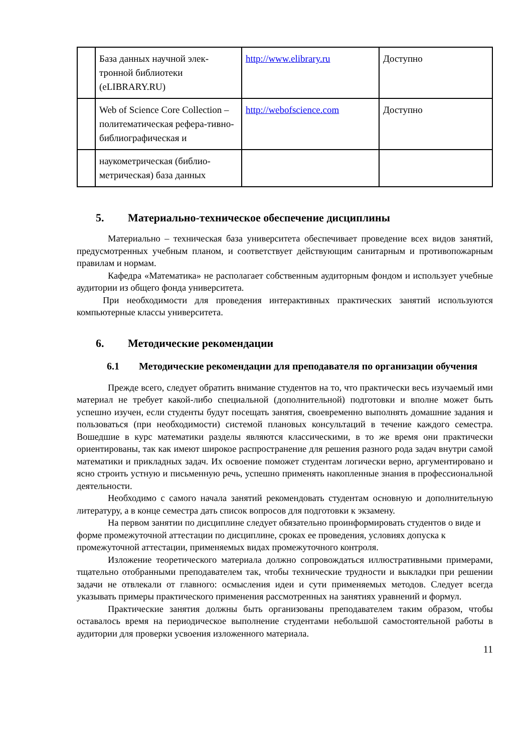| | База данных научной элек-тронной библиотеки (eLIBRARY.RU) | http://www.elibrary.ru | Доступно |
| | Web of Science Core Collection – политематическая рефера-тивно-библиографическая и | http://webofscience.com | Доступно |
| | наукометрическая (библио-метрическая) база данных | | |
5. Материально-техническое обеспечение дисциплины
Материально – техническая база университета обеспечивает проведение всех видов занятий, предусмотренных учебным планом, и соответствует действующим санитарным и противопожарным правилам и нормам.
Кафедра «Математика» не располагает собственным аудиторным фондом и использует учебные аудитории из общего фонда университета.
При необходимости для проведения интерактивных практических занятий используются компьютерные классы университета.
6. Методические рекомендации
6.1 Методические рекомендации для преподавателя по организации обучения
Прежде всего, следует обратить внимание студентов на то, что практически весь изучаемый ими материал не требует какой-либо специальной (дополнительной) подготовки и вполне может быть успешно изучен, если студенты будут посещать занятия, своевременно выполнять домашние задания и пользоваться (при необходимости) системой плановых консультаций в течение каждого семестра. Вошедшие в курс математики разделы являются классическими, в то же время они практически ориентированы, так как имеют широкое распространение для решения разного рода задач внутри самой математики и прикладных задач. Их освоение поможет студентам логически верно, аргументировано и ясно строить устную и письменную речь, успешно применять накопленные знания в профессиональной деятельности.
Необходимо с самого начала занятий рекомендовать студентам основную и дополнительную литературу, а в конце семестра дать список вопросов для подготовки к экзамену.
На первом занятии по дисциплине следует обязательно проинформировать студентов о виде и форме промежуточной аттестации по дисциплине, сроках ее проведения, условиях допуска к промежуточной аттестации, применяемых видах промежуточного контроля.
Изложение теоретического материала должно сопровождаться иллюстративными примерами, тщательно отобранными преподавателем так, чтобы технические трудности и выкладки при решении задачи не отвлекали от главного: осмысления идеи и сути применяемых методов. Следует всегда указывать примеры практического применения рассмотренных на занятиях уравнений и формул.
Практические занятия должны быть организованы преподавателем таким образом, чтобы оставалось время на периодическое выполнение студентами небольшой самостоятельной работы в аудитории для проверки усвоения изложенного материала.
11